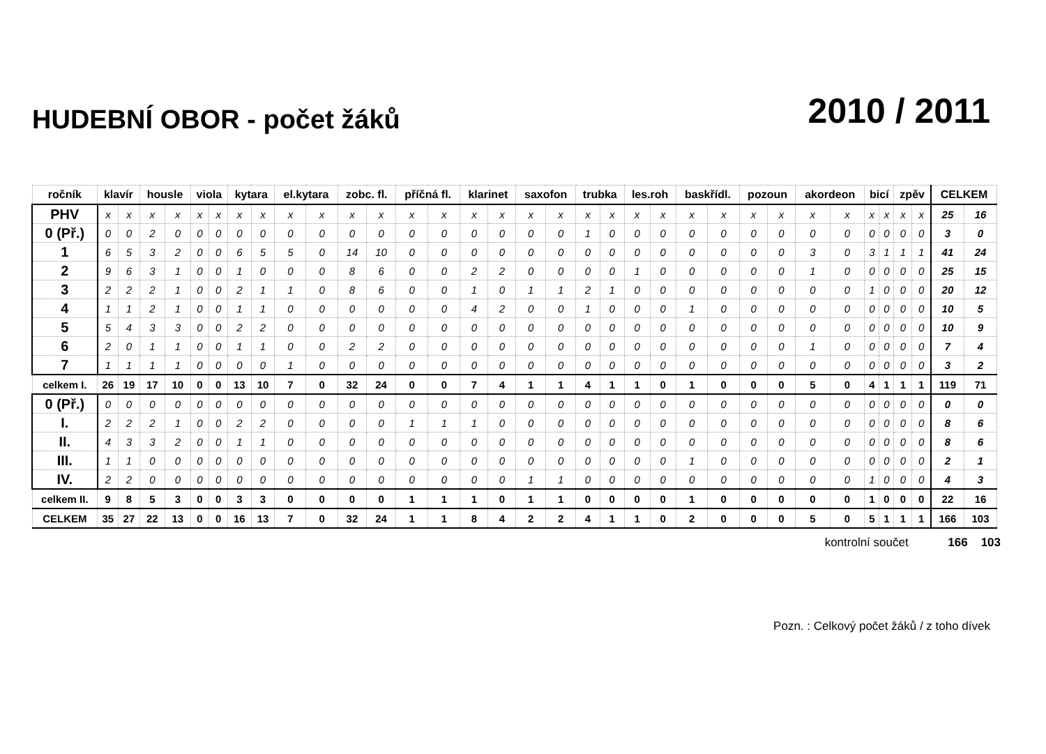HUDEBNÍ OBOR - počet žáků
2010 / 2011
| ročník | klavír | | housle | | viola | | kytara | | el.kytara | | zobc. fl. | | příčná fl. | | klarinet | | saxofon | | trubka | | les.roh | | baskřídl. | | pozoun | | akordeon | | bicí | | zpěv | | CELKEM | |
| --- | --- | --- | --- | --- | --- | --- | --- | --- | --- | --- | --- | --- | --- | --- | --- | --- | --- | --- | --- | --- | --- | --- | --- | --- | --- | --- | --- | --- | --- | --- | --- | --- | --- | --- |
| PHV | x | x | x | x | x | x | x | x | x | x | x | x | x | x | x | x | x | x | x | x | x | x | x | x | x | x | x | x | x | x | x | x | 25 | 16 |
| 0 (Př.) | 0 | 0 | 2 | 0 | 0 | 0 | 0 | 0 | 0 | 0 | 0 | 0 | 0 | 0 | 0 | 0 | 0 | 0 | 1 | 0 | 0 | 0 | 0 | 0 | 0 | 0 | 0 | 0 | 0 | 0 | 0 | 0 | 3 | 0 |
| 1 | 6 | 5 | 3 | 2 | 0 | 0 | 6 | 5 | 5 | 0 | 14 | 10 | 0 | 0 | 0 | 0 | 0 | 0 | 0 | 0 | 0 | 0 | 0 | 0 | 0 | 0 | 3 | 0 | 3 | 1 | 1 | 1 | 41 | 24 |
| 2 | 9 | 6 | 3 | 1 | 0 | 0 | 1 | 0 | 0 | 0 | 8 | 6 | 0 | 0 | 2 | 2 | 0 | 0 | 0 | 0 | 1 | 0 | 0 | 0 | 0 | 0 | 1 | 0 | 0 | 0 | 0 | 0 | 25 | 15 |
| 3 | 2 | 2 | 2 | 1 | 0 | 0 | 2 | 1 | 1 | 0 | 8 | 6 | 0 | 0 | 1 | 0 | 1 | 1 | 2 | 1 | 0 | 0 | 0 | 0 | 0 | 0 | 0 | 0 | 1 | 0 | 0 | 0 | 20 | 12 |
| 4 | 1 | 1 | 2 | 1 | 0 | 0 | 1 | 1 | 0 | 0 | 0 | 0 | 0 | 0 | 4 | 2 | 0 | 0 | 1 | 0 | 0 | 0 | 1 | 0 | 0 | 0 | 0 | 0 | 0 | 0 | 0 | 0 | 10 | 5 |
| 5 | 5 | 4 | 3 | 3 | 0 | 0 | 2 | 2 | 0 | 0 | 0 | 0 | 0 | 0 | 0 | 0 | 0 | 0 | 0 | 0 | 0 | 0 | 0 | 0 | 0 | 0 | 0 | 0 | 0 | 0 | 0 | 0 | 10 | 9 |
| 6 | 2 | 0 | 1 | 1 | 0 | 0 | 1 | 1 | 0 | 0 | 2 | 2 | 0 | 0 | 0 | 0 | 0 | 0 | 0 | 0 | 0 | 0 | 0 | 0 | 0 | 0 | 1 | 0 | 0 | 0 | 0 | 0 | 7 | 4 |
| 7 | 1 | 1 | 1 | 1 | 0 | 0 | 0 | 0 | 1 | 0 | 0 | 0 | 0 | 0 | 0 | 0 | 0 | 0 | 0 | 0 | 0 | 0 | 0 | 0 | 0 | 0 | 0 | 0 | 0 | 0 | 0 | 0 | 3 | 2 |
| celkem I. | 26 | 19 | 17 | 10 | 0 | 0 | 13 | 10 | 7 | 0 | 32 | 24 | 0 | 0 | 7 | 4 | 1 | 1 | 4 | 1 | 1 | 0 | 1 | 0 | 0 | 0 | 5 | 0 | 4 | 1 | 1 | 1 | 119 | 71 |
| 0 (Př.) | 0 | 0 | 0 | 0 | 0 | 0 | 0 | 0 | 0 | 0 | 0 | 0 | 0 | 0 | 0 | 0 | 0 | 0 | 0 | 0 | 0 | 0 | 0 | 0 | 0 | 0 | 0 | 0 | 0 | 0 | 0 | 0 | 0 | 0 |
| I. | 2 | 2 | 2 | 1 | 0 | 0 | 2 | 2 | 0 | 0 | 0 | 0 | 1 | 1 | 1 | 0 | 0 | 0 | 0 | 0 | 0 | 0 | 0 | 0 | 0 | 0 | 0 | 0 | 0 | 0 | 0 | 0 | 8 | 6 |
| II. | 4 | 3 | 3 | 2 | 0 | 0 | 1 | 1 | 0 | 0 | 0 | 0 | 0 | 0 | 0 | 0 | 0 | 0 | 0 | 0 | 0 | 0 | 0 | 0 | 0 | 0 | 0 | 0 | 0 | 0 | 0 | 0 | 8 | 6 |
| III. | 1 | 1 | 0 | 0 | 0 | 0 | 0 | 0 | 0 | 0 | 0 | 0 | 0 | 0 | 0 | 0 | 0 | 0 | 0 | 0 | 0 | 0 | 1 | 0 | 0 | 0 | 0 | 0 | 0 | 0 | 0 | 0 | 2 | 1 |
| IV. | 2 | 2 | 0 | 0 | 0 | 0 | 0 | 0 | 0 | 0 | 0 | 0 | 0 | 0 | 0 | 0 | 1 | 1 | 0 | 0 | 0 | 0 | 0 | 0 | 0 | 0 | 0 | 0 | 1 | 0 | 0 | 0 | 4 | 3 |
| celkem II. | 9 | 8 | 5 | 3 | 0 | 0 | 3 | 3 | 0 | 0 | 0 | 0 | 1 | 1 | 1 | 0 | 1 | 1 | 0 | 0 | 0 | 0 | 1 | 0 | 0 | 0 | 0 | 0 | 1 | 0 | 0 | 0 | 22 | 16 |
| CELKEM | 35 | 27 | 22 | 13 | 0 | 0 | 16 | 13 | 7 | 0 | 32 | 24 | 1 | 1 | 8 | 4 | 2 | 2 | 4 | 1 | 1 | 0 | 2 | 0 | 0 | 0 | 5 | 0 | 5 | 1 | 1 | 1 | 166 | 103 |
kontrolní součet 166 103
Pozn. : Celkový počet žáků / z toho dívek